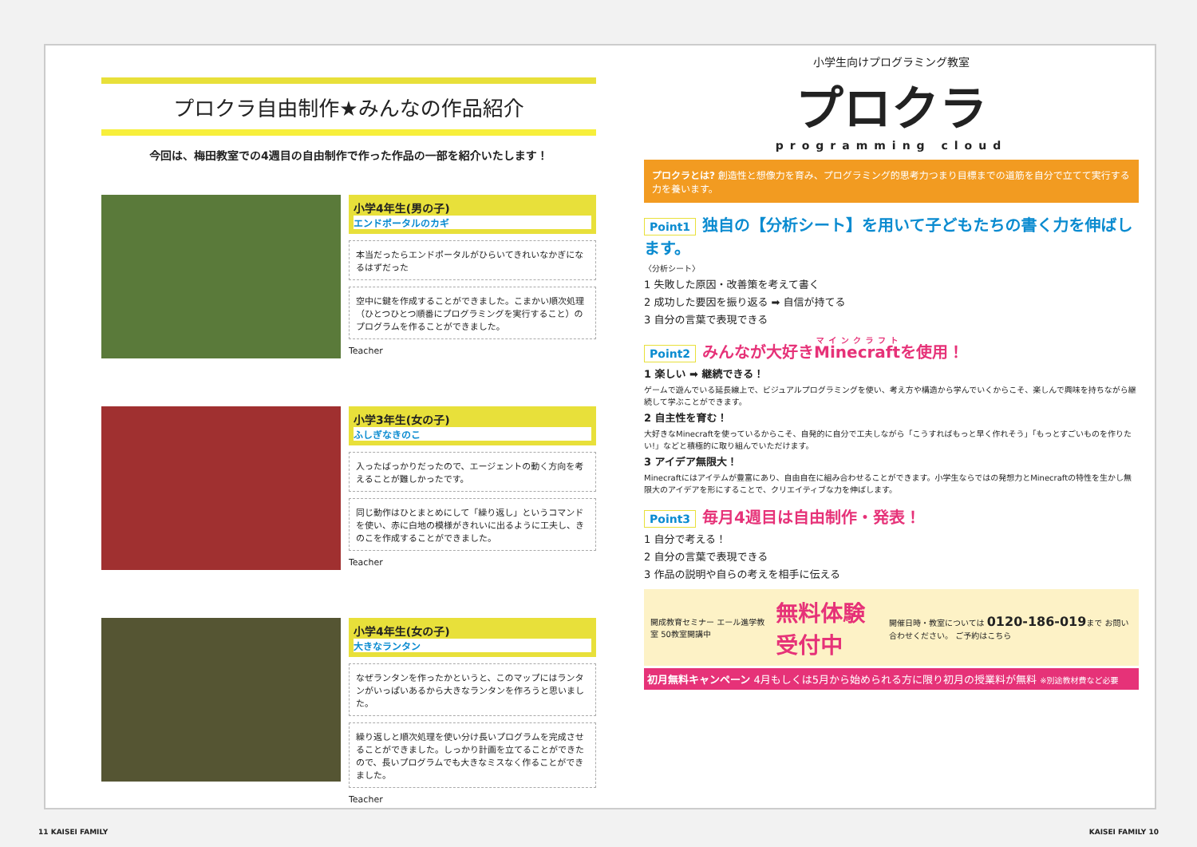プロクラ自由制作★みんなの作品紹介
今回は、梅田教室での4週目の自由制作で作った作品の一部を紹介いたします！
小学4年生(男の子)
エンドポータルのカギ
本当だったらエンドポータルがひらいてきれいなかぎになるはずだった
空中に鍵を作成することができました。こまかい順次処理（ひとつひとつ順番にプログラミングを実行すること）のプログラムを作ることができました。
Teacher
小学3年生(女の子)
ふしぎなきのこ
入ったばっかりだったので、エージェントの動く方向を考えることが難しかったです。
同じ動作はひとまとめにして「繰り返し」というコマンドを使い、赤に白地の模様がきれいに出るように工夫し、きのこを作成することができました。
Teacher
小学4年生(女の子)
大きなランタン
なぜランタンを作ったかというと、このマップにはランタンがいっぱいあるから大きなランタンを作ろうと思いました。
繰り返しと順次処理を使い分け長いプログラムを完成させることができました。しっかり計画を立てることができたので、長いプログラムでも大きなミスなく作ることができました。
Teacher
小学生向けプログラミング教室
プロクラ
programming cloud
プロクラとは? 創造性と想像力を育み、プログラミング的思考力つまり目標までの道筋を自分で立てて実行する力を養います。
Point1 独自の【分析シート】を用いて子どもたちの書く力を伸ばします。
〈分析シート〉
1 失敗した原因・改善策を考えて書く
2 成功した要因を振り返る ➡ 自信が持てる
3 自分の言葉で表現できる
Point2 みんなが大好きMinecraftを使用！
1 楽しい ➡ 継続できる！
ゲームで遊んでいる延長線上で、ビジュアルプログラミングを使い、考え方や構造から学んでいくからこそ、楽しんで興味を持ちながら継続して学ぶことができます。
2 自主性を育む！
大好きなMinecraftを使っているからこそ、自発的に自分で工夫しながら「こうすればもっと早く作れそう」「もっとすごいものを作りたい!」などと積極的に取り組んでいただけます。
3 アイデア無限大！
Minecraftにはアイテムが豊富にあり、自由自在に組み合わせることができます。小学生ならではの発想力とMinecraftの特性を生かし無限大のアイデアを形にすることで、クリエイティブな力を伸ばします。
Point3 毎月4週目は自由制作・発表！
1 自分で考える！
2 自分の言葉で表現できる
3 作品の説明や自らの考えを相手に伝える
開成教育セミナー エール進学教室 50教室開講中 無料体験受付中 開催日時・教室については 0120-186-019まで お問い合わせください。 ご予約はこちら
初月無料キャンペーン 4月もしくは5月から始められる方に限り初月の授業料が無料 ※別途教材費など必要
11 KAISEI FAMILY KAISEI FAMILY 10